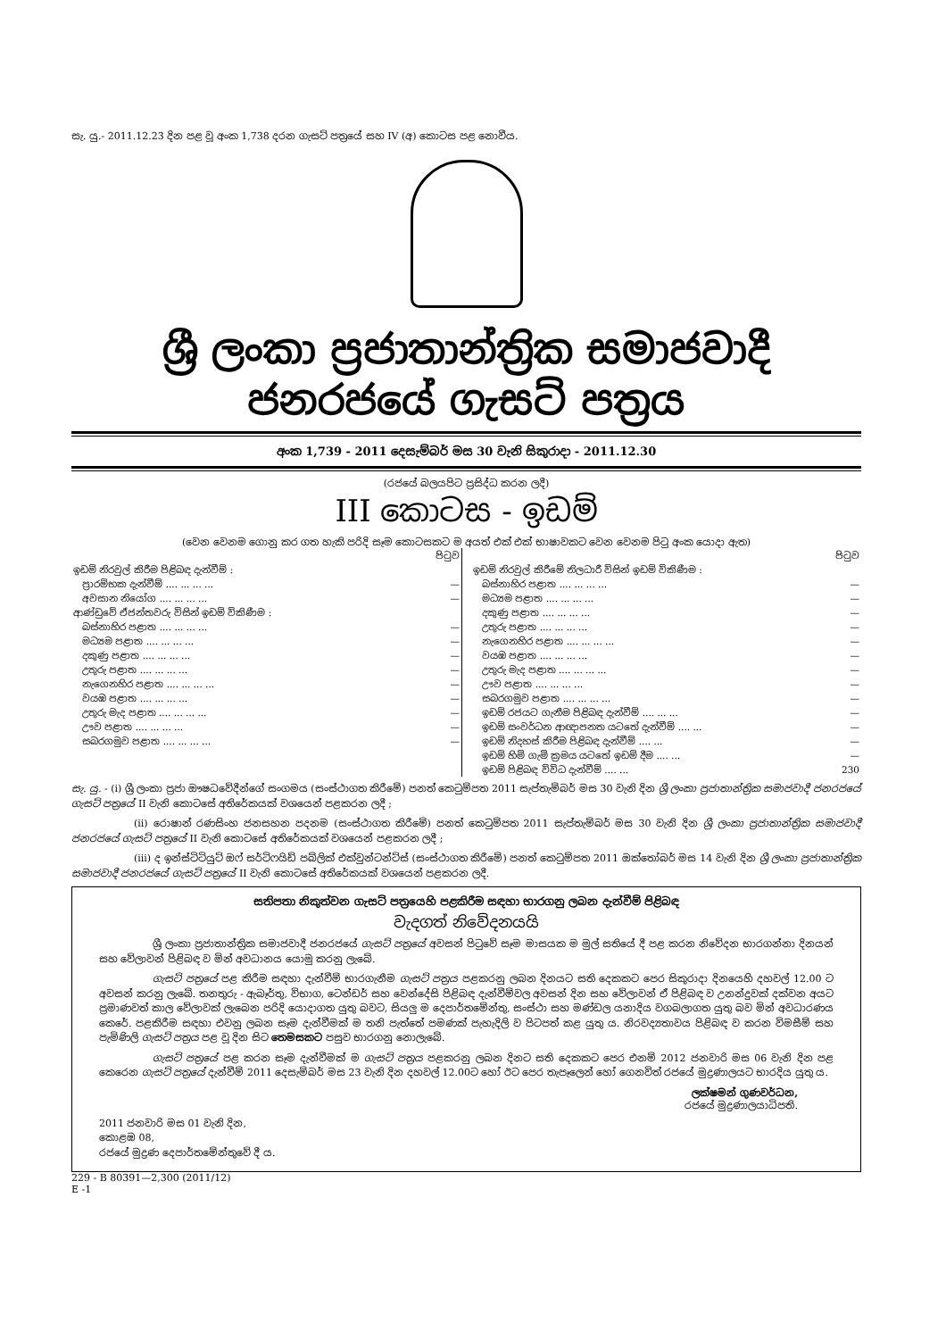සැ. යු.- 2011.12.23 දින පළ වූ අංක 1,738 දරන ගැසට් පත්‍රයේ සහ IV (අ) කොටස පළ නොවීය.
ශ්‍රී ලංකා ප්‍රජාතාන්ත්‍රික සමාජවාදී ජනරජයේ ගැසට් පත්‍රය
අංක 1,739 - 2011 දෙසැම්බර් මස 30 වැනි සිකුරාදා - 2011.12.30
(රජයේ බලයපිට ප්‍රසිද්ධ කරන ලදී)
III කොටස - ඉඩම්
(වෙන වෙනම ගොනු කර ගත හැකි පරිදි සෑම කොටසකට ම අයත් එක් එක් භාෂාවකට වෙන වෙනම පිටු අංක යොදා ඇත)
| | පිටුව |
| ඉඩම් නිරවුල් කිරීම පිළිබඳ දැන්වීම් : | |
| ප්‍රාරම්භක දැන්වීම් .... ... ... ... | — |
| අවසාන නියෝග .... ... ... ... | — |
| ආණ්ඩුවේ ඒජන්තවරු විසින් ඉඩම් විකිණීම : | |
| බස්නාහිර පළාත .... ... ... ... | — |
| මධ්‍යම පළාත .... ... ... ... | — |
| දකුණු පළාත .... ... ... ... | — |
| උතුරු පළාත .... ... ... ... | — |
| නැගෙනහිර පළාත .... ... ... ... | — |
| වයඹ පළාත .... ... ... ... | — |
| උතුරු මැද පළාත .... ... ... ... | — |
| ඌව පළාත .... ... ... ... | — |
| සබරගමුව පළාත .... ... ... ... | — |
| | පිටුව |
| ඉඩම් නිරවුල් කිරීමේ නිලධාරී විසින් ඉඩම් විකිණීම : | |
| බස්නාහිර පළාත .... ... ... ... | — |
| මධ්‍යම පළාත .... ... ... ... | — |
| දකුණු පළාත .... ... ... ... | — |
| උතුරු පළාත .... ... ... ... | — |
| නැගෙනහිර පළාත .... ... ... ... | — |
| වයඹ පළාත .... ... ... ... | — |
| උතුරු මැද පළාත .... ... ... ... | — |
| ඌව පළාත .... ... ... ... | — |
| සබරගමුව පළාත .... ... ... ... | — |
| ඉඩම් රජයට ගැනීම පිළිබඳ දැන්වීම් .... ... ... | — |
| ඉඩම් සංවර්ධන ආඥාපනත යටතේ දැන්වීම් .... ... | — |
| ඉඩම් නිදහස් කිරීම පිළිබඳ දැන්වීම් .... ... | — |
| ඉඩම් හිමි ගැමි ක්‍රමය යටතේ ඉඩම් දීම .... ... | — |
| ඉඩම් පිළිබඳ විවිධ දැන්වීම් .... ... | 230 |
සැ. යු. - (i) ශ්‍රී ලංකා ප්‍රජා ඖෂධවේදීන්ගේ සංගමය (සංස්ථාගත කිරීමේ) පනත් කෙටුම්පත 2011 සැප්තැම්බර් මස 30 වැනි දින ශ්‍රී ලංකා ප්‍රජාතාන්ත්‍රික සමාජවාදී ජනරජයේ ගැසට් පත්‍රයේ II වැනි කොටසේ අතිරේකයක් වශයෙන් පළකරන ලදී ;
(ii) රොෂාන් රණසිංහ ජනසහන පදනම (සංස්ථාගත කිරීමේ) පනත් කෙටුම්පත 2011 සැප්තැම්බර් මස 30 වැනි දින ශ්‍රී ලංකා ප්‍රජාතාන්ත්‍රික සමාජවාදී ජනරජයේ ගැසට් පත්‍රයේ II වැනි කොටසේ අතිරේකයක් වශයෙන් පළකරන ලදී ;
(iii) ද ඉන්ස්ටිටියුට් ඔෆ් සර්ටිෆයිඩ් පබ්ලික් එක්වුන්ටන්ට්ස් (සංස්ථාගත කිරීමේ) පනත් කෙටුම්පත 2011 ඔක්තෝබර් මස 14 වැනි දින ශ්‍රී ලංකා ප්‍රජාතාන්ත්‍රික සමාජවාදී ජනරජයේ ගැසට් පත්‍රයේ II වැනි කොටසේ අතිරේකයක් වශයෙන් පළකරන ලදී.
සතිපතා නිකුත්වන ගැසට් පත්‍රයෙහි පළකිරීම සඳහා භාරගනු ලබන දැන්වීම් පිළිබඳ
වැදගත් නිවේදනයයි
ශ්‍රී ලංකා ප්‍රජාතාන්ත්‍රික සමාජවාදී ජනරජයේ ගැසට් පත්‍රයේ අවසන් පිටුවේ සෑම මාසයක ම මුල් සතියේ දී පළ කරන නිවේදන භාරගන්නා දිනයන් සහ වේලාවන් පිළිබඳ ව මින් අවධානය යොමු කරනු ලැබේ.
ගැසට් පත්‍රයේ පළ කිරීම සඳහා දැන්වීම් භාරගැනීම ගැසට් පත්‍රය පළකරනු ලබන දිනයට සති දෙකකට පෙර සිකුරාදා දිනයෙහි දහවල් 12.00 ට අවසන් කරනු ලැබේ. තනතුරු - ඇබෑර්තු, විභාග, ටෙන්ඩර් සහ වෙන්දේසි පිළිබඳ දැන්වීම්වල අවසන් දින සහ වේලාවන් ඒ පිළිබඳ ව උනන්දුවක් දක්වන අයට ප්‍රමාණවත් කාල වේලාවක් ලැබෙන පරිදි යොදාගත යුතු බවට, සියලු ම දෙපාර්තමේන්තු, සංස්ථා සහ මණ්ඩල යනාදිය වගබලාගත යුතු බව මින් අවධාරණය කෙරේ. පළකිරීම සඳහා එවනු ලබන සෑම දැන්වීමක් ම තනි පැත්තේ පමණක් පැහැදිලි ව පිටපත් කළ යුතු ය. නිරවද්‍යතාවය පිළිබඳ ව කරන විමසීම් සහ පැමිණිලි ගැසට් පත්‍රය පළ වූ දින සිට තෙමසකට පසුව භාරගනු නොලැබේ.
ගැසට් පත්‍රයේ පළ කරන සෑම දැන්වීමක් ම ගැසට් පත්‍රය පළකරනු ලබන දිනට සති දෙකකට පෙර එනම් 2012 ජනවාරි මස 06 වැනි දින පළ කෙරෙන ගැසට් පත්‍රයේ දැන්වීම් 2011 දෙසැම්බර් මස 23 වැනි දින දහවල් 12.00ට හෝ ඊට පෙර තැපෑලෙන් හෝ ගෙනවිත් රජයේ මුද්‍රණාලයට භාරදිය යුතු ය.
ලක්ෂමන් ගුණවර්ධන,
රජයේ මුද්‍රණාලයාධිපති.
2011 ජනවාරි මස 01 වැනි දින,
කොළඹ 08,
රජයේ මුද්‍රණ දෙපාර්තමේන්තුවේ දී ය.
229 - B 80391—2,300 (2011/12)
E -1